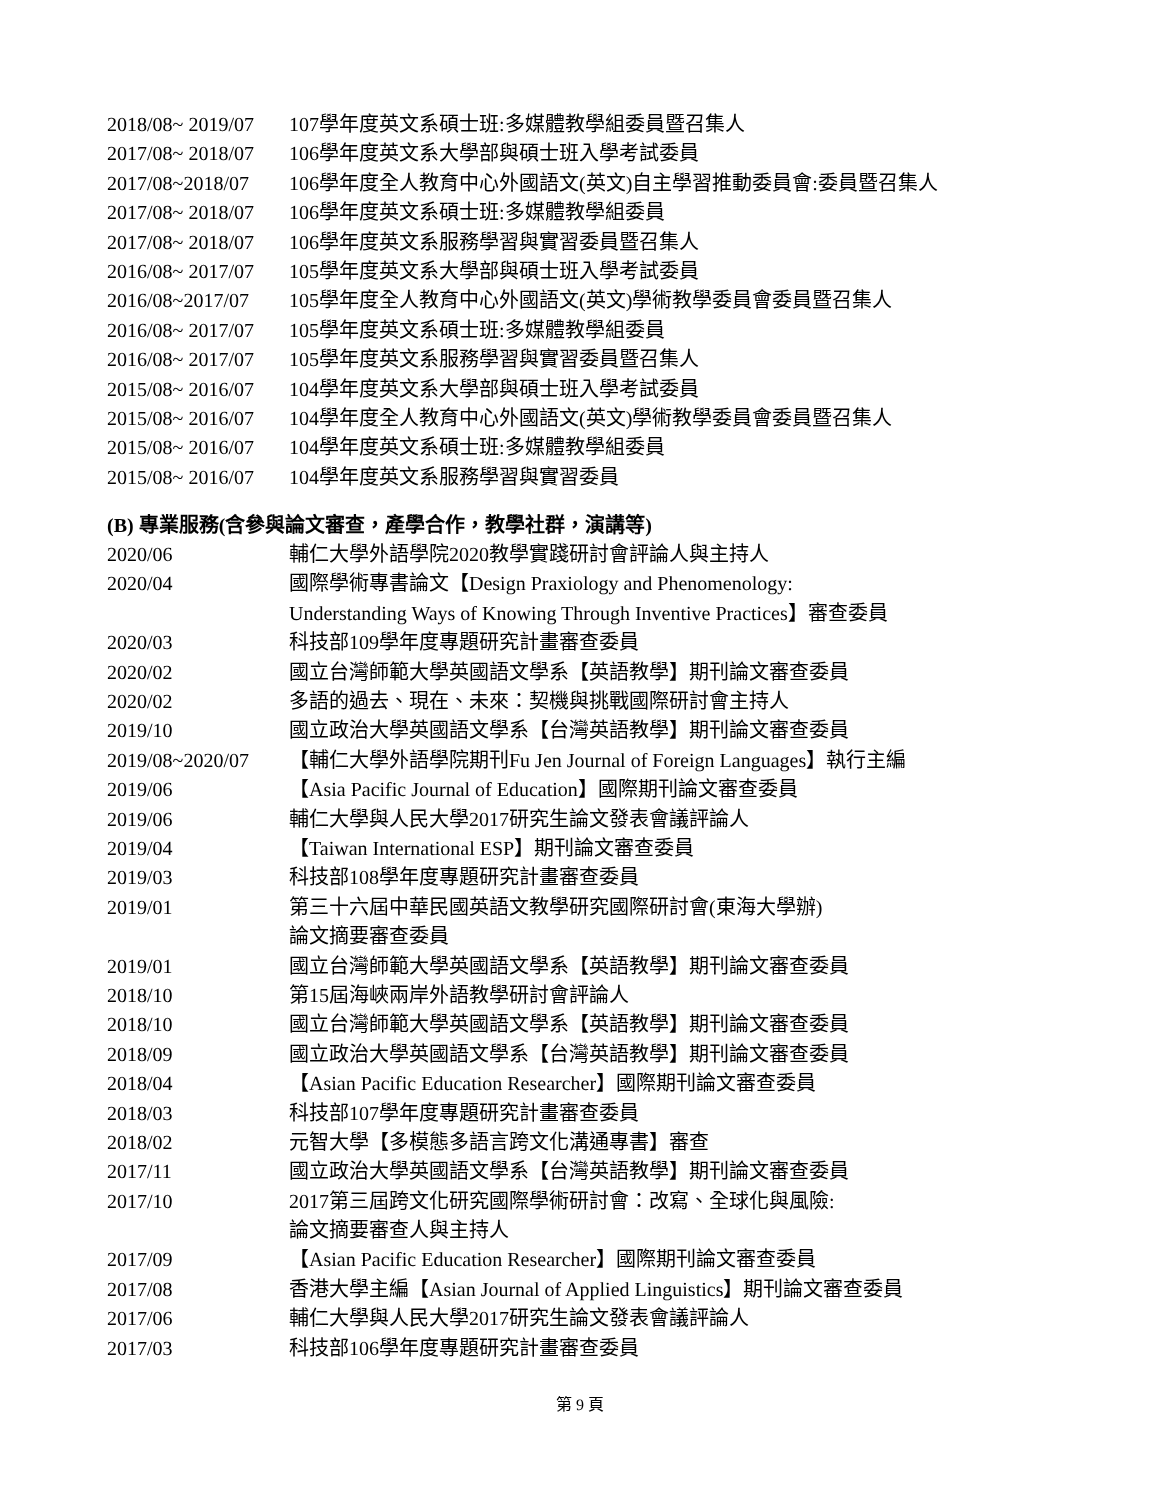2018/08~ 2019/07 107學年度英文系碩士班:多媒體教學組委員暨召集人
2017/08~ 2018/07 106學年度英文系大學部與碩士班入學考試委員
2017/08~2018/07 106學年度全人教育中心外國語文(英文)自主學習推動委員會:委員暨召集人
2017/08~ 2018/07 106學年度英文系碩士班:多媒體教學組委員
2017/08~ 2018/07 106學年度英文系服務學習與實習委員暨召集人
2016/08~ 2017/07 105學年度英文系大學部與碩士班入學考試委員
2016/08~2017/07 105學年度全人教育中心外國語文(英文)學術教學委員會委員暨召集人
2016/08~ 2017/07 105學年度英文系碩士班:多媒體教學組委員
2016/08~ 2017/07 105學年度英文系服務學習與實習委員暨召集人
2015/08~ 2016/07 104學年度英文系大學部與碩士班入學考試委員
2015/08~ 2016/07 104學年度全人教育中心外國語文(英文)學術教學委員會委員暨召集人
2015/08~ 2016/07 104學年度英文系碩士班:多媒體教學組委員
2015/08~ 2016/07 104學年度英文系服務學習與實習委員
(B) 專業服務(含參與論文審查，產學合作，教學社群，演講等)
2020/06 輔仁大學外語學院2020教學實踐研討會評論人與主持人
2020/04 國際學術專書論文【Design Praxiology and Phenomenology:
Understanding Ways of Knowing Through Inventive Practices】審查委員
2020/03 科技部109學年度專題研究計畫審查委員
2020/02 國立台灣師範大學英國語文學系【英語教學】期刊論文審查委員
2020/02 多語的過去、現在、未來：契機與挑戰國際研討會主持人
2019/10 國立政治大學英國語文學系【台灣英語教學】期刊論文審查委員
2019/08~2020/07 【輔仁大學外語學院期刊Fu Jen Journal of Foreign Languages】執行主編
2019/06 【Asia Pacific Journal of Education】國際期刊論文審查委員
2019/06 輔仁大學與人民大學2017研究生論文發表會議評論人
2019/04 【Taiwan International ESP】期刊論文審查委員
2019/03 科技部108學年度專題研究計畫審查委員
2019/01 第三十六屆中華民國英語文教學研究國際研討會(東海大學辦)
論文摘要審查委員
2019/01 國立台灣師範大學英國語文學系【英語教學】期刊論文審查委員
2018/10 第15屆海峽兩岸外語教學研討會評論人
2018/10 國立台灣師範大學英國語文學系【英語教學】期刊論文審查委員
2018/09 國立政治大學英國語文學系【台灣英語教學】期刊論文審查委員
2018/04 【Asian Pacific Education Researcher】國際期刊論文審查委員
2018/03 科技部107學年度專題研究計畫審查委員
2018/02 元智大學【多模態多語言跨文化溝通專書】審查
2017/11 國立政治大學英國語文學系【台灣英語教學】期刊論文審查委員
2017/10 2017第三屆跨文化研究國際學術研討會：改寫、全球化與風險:
論文摘要審查人與主持人
2017/09 【Asian Pacific Education Researcher】國際期刊論文審查委員
2017/08 香港大學主編【Asian Journal of Applied Linguistics】期刊論文審查委員
2017/06 輔仁大學與人民大學2017研究生論文發表會議評論人
2017/03 科技部106學年度專題研究計畫審查委員
第 9 頁